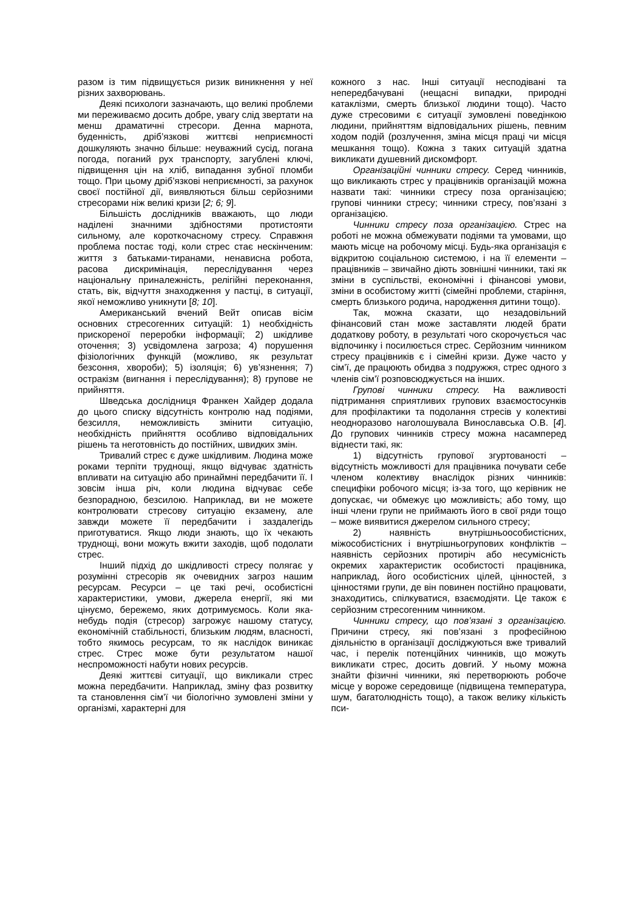разом із тим підвищується ризик виникнення у неї різних захворювань.
Деякі психологи зазначають, що великі проблеми ми переживаємо досить добре, увагу слід звертати на менш драматичні стресори. Денна марнота, буденність, дріб’язкові життєві неприємності дошкуляють значно більше: неуважний сусід, погана погода, поганий рух транспорту, загублені ключі, підвищення цін на хліб, випадання зубної пломби тощо. При цьому дріб’язкові неприємності, за рахунок своєї постійної дії, виявляються більш серйозними стресорами ніж великі кризи [2; 6; 9].
Більшість дослідників вважають, що люди наділені значними здібностями протистояти сильному, але короткочасному стресу. Справжня проблема постає тоді, коли стрес стає нескінченим: життя з батьками-тиранами, ненависна робота, расова дискримінація, переслідування через національну приналежність, релігійні переконання, стать, вік, відчуття знаходження у пастці, в ситуації, якої неможливо уникнути [8; 10].
Американський вчений Вейт описав вісім основних стресогенних ситуацій: 1) необхідність прискореної переробки інформації; 2) шкідливе оточення; 3) усвідомлена загроза; 4) порушення фізіологічних функцій (можливо, як результат безсоння, хвороби); 5) ізоляція; 6) ув’язнення; 7) остракізм (вигнання і переслідування); 8) групове не прийняття.
Шведська дослідниця Франкен Хайдер додала до цього списку відсутність контролю над подіями, безсилля, неможливість змінити ситуацію, необхідність прийняття особливо відповідальних рішень та неготовність до постійних, швидких змін.
Тривалий стрес є дуже шкідливим. Людина може роками терпіти труднощі, якщо відчуває здатність впливати на ситуацію або принаймні передбачити її. І зовсім інша річ, коли людина відчуває себе безпорадною, безсилою. Наприклад, ви не можете контролювати стресову ситуацію екзамену, але завжди можете її передбачити і заздалегідь приготуватися. Якщо люди знають, що їх чекають труднощі, вони можуть вжити заходів, щоб подолати стрес.
Інший підхід до шкідливості стресу полягає у розумінні стресорів як очевидних загроз нашим ресурсам. Ресурси – це такі речі, особистісні характеристики, умови, джерела енергії, які ми цінуємо, бережемо, яких дотримуємось. Коли яка-небудь подія (стресор) загрожує нашому статусу, економічній стабільності, близьким людям, власності, тобто якимось ресурсам, то як наслідок виникає стрес. Стрес може бути результатом нашої неспроможності набути нових ресурсів.
Деякі життєві ситуації, що викликали стрес можна передбачити. Наприклад, зміну фаз розвитку та становлення сім’ї чи біологічно зумовлені зміни у організмі, характерні для
кожного з нас. Інші ситуації несподівані та непередбачувані (нещасні випадки, природні катаклізми, смерть близької людини тощо). Часто дуже стресовими є ситуації зумовлені поведінкою людини, прийняттям відповідальних рішень, певним ходом подій (розлучення, зміна місця праці чи місця мешкання тощо). Кожна з таких ситуацій здатна викликати душевний дискомфорт.
Організаційні чинники стресу. Серед чинників, що викликають стрес у працівників організацій можна назвати такі: чинники стресу поза організацією; групові чинники стресу; чинники стресу, пов’язані з організацією.
Чинники стресу поза організацією. Стрес на роботі не можна обмежувати подіями та умовами, що мають місце на робочому місці. Будь-яка організація є відкритою соціальною системою, і на її елементи – працівників – звичайно діють зовнішні чинники, такі як зміни в суспільстві, економічні і фінансові умови, зміни в особистому житті (сімейні проблеми, старіння, смерть близького родича, народження дитини тощо).
Так, можна сказати, що незадовільний фінансовий стан може заставляти людей брати додаткову роботу, в результаті чого скорочується час відпочинку і посилюється стрес. Серйозним чинником стресу працівників є і сімейні кризи. Дуже часто у сім’ї, де працюють обидва з подружжя, стрес одного з членів сім’ї розповсюджується на інших.
Групові чинники стресу. На важливості підтримання сприятливих групових взаємостосунків для профілактики та подолання стресів у колективі неодноразово наголошувала Винославська О.В. [4]. До групових чинників стресу можна насамперед віднести такі, як:
1) відсутність групової згуртованості – відсутність можливості для працівника почувати себе членом колективу внаслідок різних чинників: специфіки робочого місця; із-за того, що керівник не допускає, чи обмежує цю можливість; або тому, що інші члени групи не приймають його в свої ряди тощо – може виявитися джерелом сильного стресу;
2) наявність внутрішньоособистісних, міжособистісних і внутрішньогрупових конфліктів – наявність серйозних протиріч або несумісність окремих характеристик особистості працівника, наприклад, його особистісних цілей, цінностей, з цінностями групи, де він повинен постійно працювати, знаходитись, спілкуватися, взаємодіяти. Це також є серйозним стресогенним чинником.
Чинники стресу, що пов’язані з організацією. Причини стресу, які пов’язані з професійною діяльністю в організації досліджуються вже тривалий час, і перелік потенційних чинників, що можуть викликати стрес, досить довгий. У ньому можна знайти фізичні чинники, які перетворюють робоче місце у вороже середовище (підвищена температура, шум, багатолюдність тощо), а також велику кількість пси-